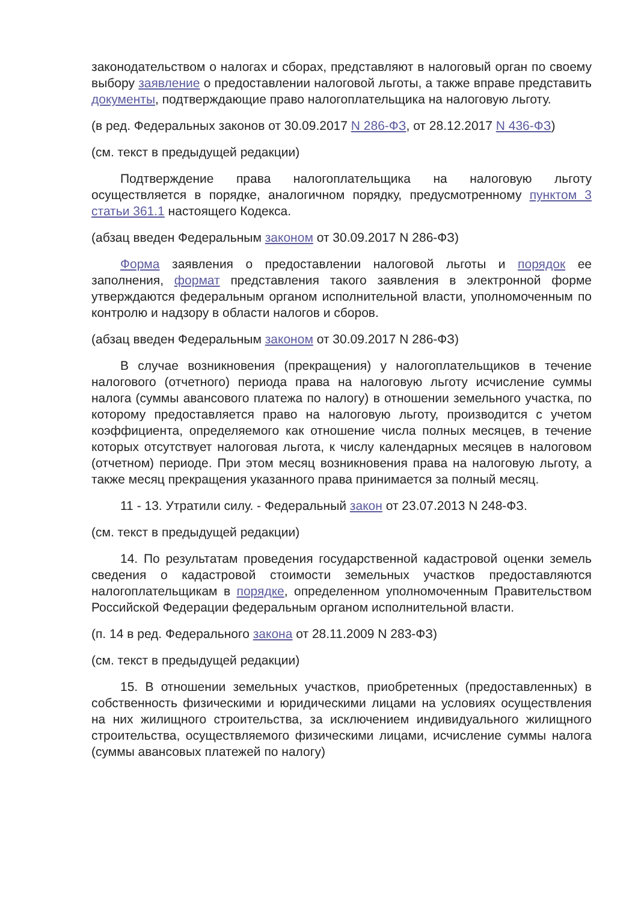законодательством о налогах и сборах, представляют в налоговый орган по своему выбору заявление о предоставлении налоговой льготы, а также вправе представить документы, подтверждающие право налогоплательщика на налоговую льготу.
(в ред. Федеральных законов от 30.09.2017 N 286-ФЗ, от 28.12.2017 N 436-ФЗ)
(см. текст в предыдущей редакции)
Подтверждение права налогоплательщика на налоговую льготу осуществляется в порядке, аналогичном порядку, предусмотренному пунктом 3 статьи 361.1 настоящего Кодекса.
(абзац введен Федеральным законом от 30.09.2017 N 286-ФЗ)
Форма заявления о предоставлении налоговой льготы и порядок ее заполнения, формат представления такого заявления в электронной форме утверждаются федеральным органом исполнительной власти, уполномоченным по контролю и надзору в области налогов и сборов.
(абзац введен Федеральным законом от 30.09.2017 N 286-ФЗ)
В случае возникновения (прекращения) у налогоплательщиков в течение налогового (отчетного) периода права на налоговую льготу исчисление суммы налога (суммы авансового платежа по налогу) в отношении земельного участка, по которому предоставляется право на налоговую льготу, производится с учетом коэффициента, определяемого как отношение числа полных месяцев, в течение которых отсутствует налоговая льгота, к числу календарных месяцев в налоговом (отчетном) периоде. При этом месяц возникновения права на налоговую льготу, а также месяц прекращения указанного права принимается за полный месяц.
11 - 13. Утратили силу. - Федеральный закон от 23.07.2013 N 248-ФЗ.
(см. текст в предыдущей редакции)
14. По результатам проведения государственной кадастровой оценки земель сведения о кадастровой стоимости земельных участков предоставляются налогоплательщикам в порядке, определенном уполномоченным Правительством Российской Федерации федеральным органом исполнительной власти.
(п. 14 в ред. Федерального закона от 28.11.2009 N 283-ФЗ)
(см. текст в предыдущей редакции)
15. В отношении земельных участков, приобретенных (предоставленных) в собственность физическими и юридическими лицами на условиях осуществления на них жилищного строительства, за исключением индивидуального жилищного строительства, осуществляемого физическими лицами, исчисление суммы налога (суммы авансовых платежей по налогу)